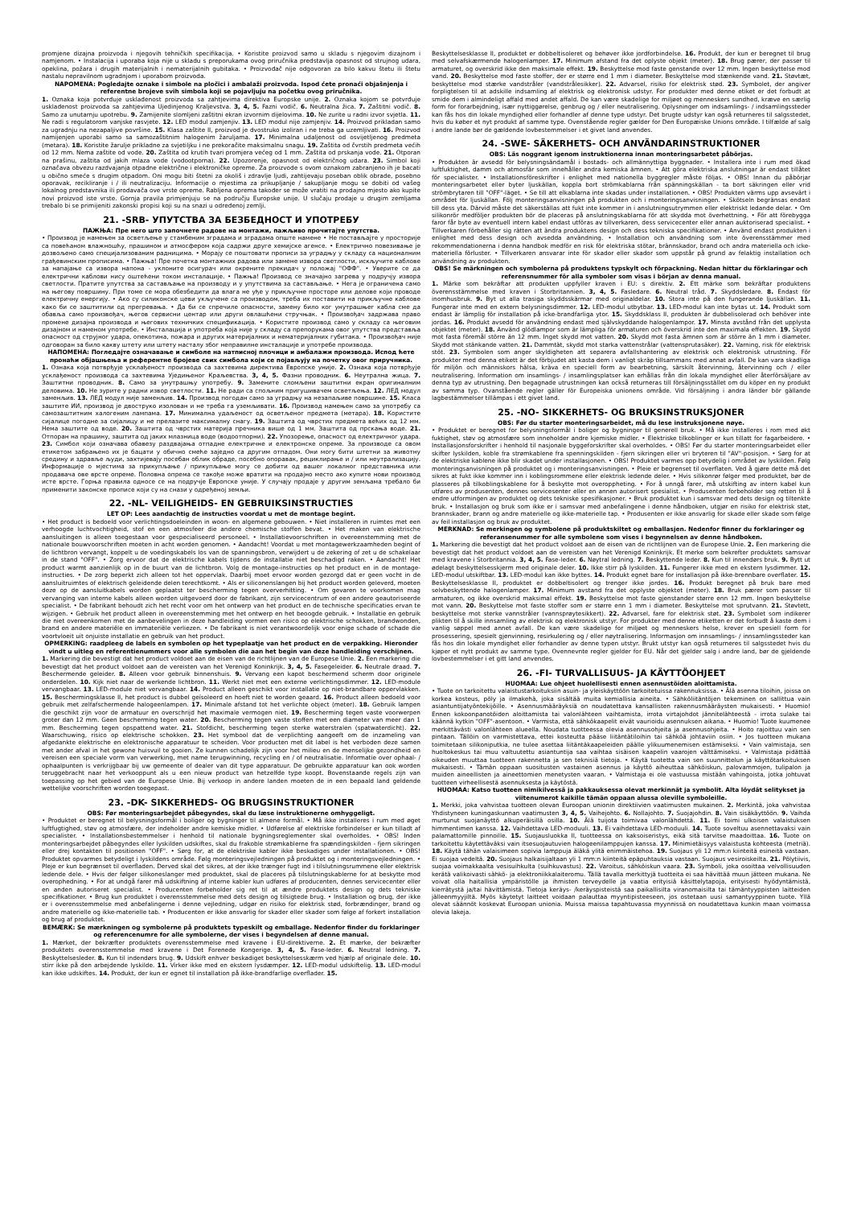promjene dizajna proizvoda i njegovih tehničkih specifikacija. • Koristite proizvod samo u skladu s njegovim dizajnom i namjenom. • Instalacija i uporaba koja nije u skladu s preporukama ovog priručnika predstavlja opasnost od strujnog udara, opeklina, požara i drugih materijalnih i nematerijalnih gubitaka. • Proizvođač nije odgovoran za bilo kakvu štetu ili štetu nastalu nepravilnom ugradnjom i uporabom proizvoda.
NAPOMENA: Pogledajte oznake i simbole na pločici i ambalaži proizvoda. Ispod ćete pronaći objašnjenja i referentne brojeve svih simbola koji se pojavljuju na početku ovog priručnika.
1. Oznaka koja potvrđuje usklađenost proizvoda sa zahtjevima direktiva Europske unije. 2. Oznaka kojom se potvrđuje usklađenost proizvoda sa zahtjevima Ujedinjenog Kraljevstva. 3, 4, 5. Fazni vodič. 6. Neutralna žica. 7. Zaštitni vodič. 8. Samo za unutarnju upotrebu. 9. Zamijenite slomljeni zaštitni ekran izvornim dijelovima. 10. Ne zurite u radni izvor svjetla. 11. Ne radi s regulatorom vanjske rasvjete. 12. LED modul zamjenjiv. 13. LED modul nije zamjenjiv. 14. Proizvod prikladan samo za ugradnju na nezapaljive površine. 15. Klasa zaštite II, proizvod je dvostruko izoliran i ne treba ga uzemljivati. 16. Proizvod namijenjen uporabi samo sa samozaštitnim halogenim žaruljama. 17. Minimalna udaljenost od osvijetljenog predmeta (metara). 18. Koristite žarulje prikladne za svjetiljku i ne prekoračite maksimalnu snagu. 19. Zaštita od čvrstih predmeta većih od 12 mm. Nema zaštite od vode. 20. Zaštita od krutih tvari promjera većeg od 1 mm. Zaštita od prskanja vode. 21. Otporan na prašinu, zaštita od jakih mlaza vode (vodootporna). 22. Upozorenje, opasnost od električnog udara. 23. Simbol koji označava obvezu razdvajanja otpadne električne i elektroničke opreme. Za proizvode s ovom oznakom zabranjeno ih je bacati u obično smeće s drugim otpadom. Oni mogu biti štetni za okoliš i zdravlje ljudi, zahtijevaju poseban oblik obrade, posebno oporavak, recikliranje i / ili neutralizaciju. Informacije o mjestima za prikupljanje / sakupljanje mogu se dobiti od vašeg lokalnog predstavnika ili prodavača ove vrste opreme. Rabljena oprema također se može vratiti na prodajno mjesto ako kupite novi proizvod iste vrste. Gornja pravila primjenjuju se na području Europske unije. U slučaju prodaje u drugim zemljama trebalo bi se primijeniti zakonski propisi koji su na snazi u određenoj zemlji.
21. -SRB- УПУТСТВА ЗА БЕЗБЕДНОСТ И УПОТРЕБУ
ПАЖЊА: Пре него што започнете радове на монтажи, пажљиво прочитајте упутства.
• Производ је намењен за осветљење у стамбеним зградама и зградама опште намене • Не постављајте у просторије са повећаном влажношћу, прашином и атмосфером која садржи друге хемијске агенсе. • Електрично повезивање је дозвољено само специјализованим радницима. • Морају се поштовати прописи за уградњу у складу са националним грађевинским прописима. • Пажња! Пре почетка монтажних радова или замене извора светлости, искључите каблове за напајање са извора напона - уклоните осигурач или окрените прекидач у положај "ОФФ". • Уверите се да електрични каблови нису оштећени током инсталације. • Пажња! Производ се значајно загрева у подручју извора светлости. Пратите упутства за састављање на производу и у упутствима за састављање. • Нега је ограничена само на његову површину. При томе се мора обезбедити да влага не уђе у прикључне просторе или делове који проводе електричну енергију. • Ако су силиконске цеви укључене са производом, треба их поставити на прикључне каблове како би се заштитили од прегревања. • Да би се спречиле опасности, замену било ког унутрашњег кабла сме да обавља само произвођач, његов сервисни центар или други овлашћени стручњак. • Произвођач задржава право промене дизајна производа и његових техничких спецификација. • Користите производ само у складу са његовим дизајном и наменом употребе. • Инсталација и употреба која није у складу са препорукама овог упутства представља опасност од струјног удара, опекотина, пожара и других материјалних и нематеријалних губитака. • Произвођач није одговоран за било какву штету или штету насталу због неправилне инсталације и употребе производа.
НАПОМЕНА: Погледајте означавање и симболе на натписној плочици и амбалажи производа. Испод ћете пронаћи објашњења и референтне бројеве свих симбола који се појављују на почетку овог приручника.
1. Ознака која потврђује усклађеност производа са захтевима директива Европске уније. 2. Ознака која потврђује усклађеност производа са захтевима Уједињеног Краљевства. 3, 4, 5. Фазни проводник. 6. Неутрална жица. 7. Заштитни проводник. 8. Само за унутрашњу употребу. 9. Замените сломљени заштитни екран оригиналним деловима. 10. Не зурите у радни извор светлости. 11. Не ради са спољним пригушивачем осветљења. 12. ЛЕД модул заменљив. 13. ЛЕД модул није заменљив. 14. Производ погодан само за уградњу на незапаљиве површине. 15. Класа заштите ИИ, производ је двоструко изолован и не треба га уземљивати. 16. Производ намењен само за употребу са самозаштитним халогеним лампама. 17. Минимална удаљеност од осветљеног предмета (метара). 18. Користите сијалице погодне за сијалицу и не прелазите максималну снагу. 19. Заштита од чврстих предмета већих од 12 мм. Нема заштите од воде. 20. Заштита од чврстих материја пречника више од 1 мм. Заштита од прскања воде. 21. Отпоран на прашину, заштита од јаких млазница воде (водоотпорни). 22. Упозорење, опасност од електричног удара. 23. Симбол који означава обавезу раздвајања отпадне електричне и електронске опреме. За производе са овом етикетом забрањено их је бацати у обично смеће заједно са другим отпадом. Они могу бити штетни за животну средину и здравље људи, захтијевају посебан облик обраде, посебно опоравак, рециклирање и / или неутрализацију. Информације о мјестима за прикупљање / прикупљање могу се добити од вашег локалног представника или продавача ове врсте опреме. Половна опрема се такође може вратити на продајно место ако купите нови производ исте врсте. Горња правила односе се на подручје Европске уније. У случају продаје у другим земљама требало би применити законске прописе који су на снази у одређеној земљи.
22. -NL- VEILIGHEIDS- EN GEBRUIKSINSTRUCTIES
LET OP: Lees aandachtig de instructies voordat u met de montage begint.
• Het product is bedoeld voor verlichtingsdoeleinden in woon- en algemene gebouwen. • Niet installeren in ruimtes met een verhoogde luchtvochtigheid, stof en een atmosfeer die andere chemische stoffen bevat. • Het maken van elektrische aansluitingen is alleen toegestaan voor gespecialiseerd personeel. • Installatievoorschriften in overeenstemming met de nationale bouwvoorschriften moeten in acht worden genomen. • Aandacht! Voordat u met montagewerkzaamheden begint of de lichtbron vervangt, koppelt u de voedingskabels los van de spanningsbron, verwijdert u de zekering of zet u de schakelaar in de stand "OFF". • Zorg ervoor dat de elektrische kabels tijdens de installatie niet beschadigd raken. • Aandacht! Het product warmt aanzienlijk op in de buurt van de lichtbron. Volg de montage-instructies op het product en in de montage-instructies. • De zorg beperkt zich alleen tot het oppervlak. Daarbij moet ervoor worden gezorgd dat er geen vocht in de aansluitruimtes of elektrisch geleidende delen terechtkomt. • Als er siliconenslangen bij het product worden geleverd, moeten deze op de aansluitkabels worden geplaatst ter bescherming tegen oververhitting. • Om gevaren te voorkomen mag vervanging van interne kabels alleen worden uitgevoerd door de fabrikant, zijn servicecentrum of een andere geautoriseerde specialist. • De fabrikant behoudt zich het recht voor om het ontwerp van het product en de technische specificaties ervan te wijzigen. • Gebruik het product alleen in overeenstemming met het ontwerp en het beoogde gebruik. • Installatie en gebruik die niet overeenkomen met de aanbevelingen in deze handleiding vormen een risico op elektrische schokken, brandwonden, brand en andere materiële en immateriële verliezen. • De fabrikant is niet verantwoordelijk voor enige schade of schade die voortvloeit uit onjuiste installatie en gebruik van het product.
OPMERKING: raadpleeg de labels en symbolen op het typeplaatje van het product en de verpakking. Hieronder vindt u uitleg en referentienummers voor alle symbolen die aan het begin van deze handleiding verschijnen.
1. Markering die bevestigt dat het product voldoet aan de eisen van de richtlijnen van de Europese Unie. 2. Een markering die bevestigt dat het product voldoet aan de vereisten van het Verenigd Koninkrijk. 3, 4, 5. Fasegeleider. 6. Neutrale draad. 7. Beschermende geleider. 8. Alleen voor gebruik binnenshuis. 9. Vervang een kapot beschermend scherm door originele onderdelen. 10. Kijk niet naar de werkende lichtbron. 11. Werkt niet met een externe verlichtingsdimmer. 12. LED-module vervangbaar. 13. LED-module niet vervangbaar. 14. Product alleen geschikt voor installatie op niet-brandbare oppervlakken. 15. Beschermingsklasse II, het product is dubbel geïsoleerd en hoeft niet te worden geaard. 16. Product alleen bedoeld voor gebruik met zelfafschermende halogeenlampen. 17. Minimale afstand tot het verlichte object (meter). 18. Gebruik lampen die geschikt zijn voor de armatuur en overschrijd het maximale vermogen niet. 19. Bescherming tegen vaste voorwerpen groter dan 12 mm. Geen bescherming tegen water. 20. Bescherming tegen vaste stoffen met een diameter van meer dan 1 mm. Bescherming tegen opspattend water. 21. Stofdicht, bescherming tegen sterke waterstralen (spatwaterdicht). 22. Waarschuwing, risico op elektrische schokken. 23. Het symbool dat de verplichting aangeeft om de inzameling van afgedankte elektrische en elektronische apparatuur te scheiden. Voor producten met dit label is het verboden deze samen met ander afval in het gewone huisvuil te gooien. Ze kunnen schadelijk zijn voor het milieu en de menselijke gezondheid en vereisen een speciale vorm van verwerking, met name terugwinning, recycling en / of neutralisatie. Informatie over ophaal- / ophaalpunten is verkrijgbaar bij uw gemeente of dealer van dit type apparatuur. De gebruikte apparatuur kan ook worden teruggebracht naar het verkooppunt als u een nieuw product van hetzelfde type koopt. Bovenstaande regels zijn van toepassing op het gebied van de Europese Unie. Bij verkoop in andere landen moeten de in een bepaald land geldende wettelijke voorschriften worden toegepast.
23. -DK- SIKKERHEDS- OG BRUGSINSTRUKTIONER
OBS: Før monteringsarbejdet påbegyndes, skal du læse instruktionerne omhyggeligt.
• Produktet er beregnet til belysningsformål i boliger og bygninger til almene formål. • Må ikke installeres i rum med øget luftfugtighed, støv og atmosfære, der indeholder andre kemiske midler. • Udførelse af elektriske forbindelser er kun tilladt af specialister. • Installationsbestemmelser i henhold til nationale bygningsreglementer skal overholdes. • OBS! Inden monteringsarbejdet påbegyndes eller lyskilden udskiftes, skal du frakoble strømkablerne fra spændingskilden - fjern sikringen eller drej kontakten til positionen "OFF". • Sørg for, at de elektriske kabler ikke beskadiges under installationen. • OBS! Produktet opvarmes betydeligt i lyskildens område. Følg monteringsvejledningen på produktet og i monteringsvejledningen. • Pleje er kun begrænset til overfladen. Derved skal det sikres, at der ikke trænger fugt ind i tilslutningsrummene eller elektrisk ledende dele. • Hvis der følger silikoneslanger med produktet, skal de placeres på tilslutningskablerne for at beskytte mod overophedning. • For at undgå farer må udskiftning af interne kabler kun udføres af producenten, dennes servicecenter eller en anden autoriseret specialist. • Producenten forbeholder sig ret til at ændre produktets design og dets tekniske specifikationer. • Brug kun produktet i overensstemmelse med dets design og tilsigtede brug. • Installation og brug, der ikke er i overensstemmelse med anbefalingerne i denne vejledning, udgør en risiko for elektrisk stød, forbrændinger, brand og andre materielle og ikke-materielle tab. • Producenten er ikke ansvarlig for skader eller skader som følge af forkert installation og brug af produktet.
BEMÆRK: Se mærkningen og symbolerne på produktets typeskilt og emballage. Nedenfor finder du forklaringer og referencenumre for alle symbolerne, der vises i begyndelsen af denne manual.
1. Mærket, der bekræfter produktets overensstemmelse med kravene i EU-direktiverne. 2. Et mærke, der bekræfter produktets overensstemmelse med kravene i Det Forenede Kongerige. 3, 4, 5. Fase-leder. 6. Neutral ledning. 7. Beskyttelsesleder. 8. Kun til indendørs brug. 9. Udskift enhver beskadiget beskyttelsesskærm ved hjælp af originale dele. 10. stirr ikke på den arbejdende lyskilde. 11. Virker ikke med en ekstern lysdæmper. 12. LED-modul udskiftelig. 13. LED-modul kan ikke udskiftes. 14. Produkt, der kun er egnet til installation på ikke-brandfarlige overflader. 15.
Beskyttelsesklasse II, produktet er dobbeltisoleret og behøver ikke jordforbindelse. 16. Produkt, der kun er beregnet til brug med selvafskærmende halogenlamper. 17. Minimum afstand fra det oplyste objekt (meter). 18. Brug pærer, der passer til armaturet, og overskrid ikke den maksimale effekt. 19. Beskyttelse mod faste genstande over 12 mm. Ingen beskyttelse mod vand. 20. Beskyttelse mod faste stoffer, der er større end 1 mm i diameter. Beskyttelse mod stænkende vand. 21. Støvtæt, beskyttelse mod stærke vandstråler (vandstrålesikker). 22. Advarsel, risiko for elektrisk stød. 23. Symbolet, der angiver forpligtelsen til at adskille indsamling af elektrisk og elektronisk udstyr. For produkter med denne etiket er det forbudt at smide dem i almindeligt affald med andet affald. De kan være skadelige for miljøet og menneskers sundhed, kræve en særlig form for forarbejdning, især nyttiggørelse, genbrug og / eller neutralisering. Oplysninger om indsamlings- / indsamlingssteder kan fås hos din lokale myndighed eller forhandler af denne type udstyr. Det brugte udstyr kan også returneres til salgsstedet, hvis du køber et nyt produkt af samme type. Ovenstående regler gælder for Den Europæiske Unions område. I tilfælde af salg i andre lande bør de gældende lovbestemmelser i et givet land anvendes.
24. -SWE- SÄKERHETS- OCH ANVÄNDARINSTRUKTIONER
OBS: Läs noggrant igenom instruktionerna innan monteringsarbetet påbörjas.
• Produkten är avsedd för belysningsändamål i bostads- och allmännyttiga byggnader. • Installera inte i rum med ökad luftfuktighet, damm och atmosfär som innehåller andra kemiska ämnen. • Att göra elektriska anslutningar är endast tillåtet för specialister. • Installationsföreskrifter i enlighet med nationella byggregler måste följas. • OBS! Innan du påbörjar monteringsarbetet eller byter ljuskällan, koppla bort strömkablarna från spänningskällan - ta bort säkringen eller vrid strömbrytaren till "OFF"-läget. • Se till att elkablarna inte skadas under installationen. • OBS! Produkten värms upp avsevärt i området för ljuskällan. Följ monteringsanvisningen på produkten och i monteringsanvisningen. • Skötseln begränsas endast till dess yta. Därvid måste det säkerställas att fukt inte kommer in i anslutningsutrymmen eller elektriskt ledande delar. • Om silikonrör medföljer produkten bör de placeras på anslutningskablarna för att skydda mot överhettning. • För att förebygga faror får byte av eventuell intern kabel endast utföras av tillverkaren, dess servicecenter eller annan auktoriserad specialist. • Tillverkaren förbehåller sig rätten att ändra produktens design och dess tekniska specifikationer. • Använd endast produkten i enlighet med dess design och avsedda användning. • Installation och användning som inte överensstämmer med rekommendationerna i denna handbok medför en risk för elektriska stötar, brännskador, brand och andra materiella och icke-materiella förluster. • Tillverkaren ansvarar inte för skador eller skador som uppstår på grund av felaktig installation och användning av produkten.
OBS! Se märkningen och symbolerna på produktens typskylt och förpackning. Nedan hittar du förklaringar och referensnummer för alla symboler som visas i början av denna manual.
1. Märke som bekräftar att produkten uppfyller kraven i EU: s direktiv. 2. Ett märke som bekräftar produktens överensstämmelse med kraven i Storbritannien. 3, 4, 5. Fasledare. 6. Neutral tråd. 7. Skyddsledare. 8. Endast för inomhusbruk. 9. Byt ut alla trasiga skyddsskärmar med originaldelar. 10. Stora inte på den fungerande ljuskällan. 11. Fungerar inte med en extern belysningsdimmer. 12. LED-modul utbytbar. 13. LED-modul kan inte bytas ut. 14. Produkt som endast är lämplig för installation på icke-brandfarliga ytor. 15. Skyddsklass II, produkten är dubbelisolerad och behöver inte jordas. 16. Produkt avsedd för användning endast med självskyddande halogenlampor. 17. Minsta avstånd från det upplysta objektet (meter). 18. Använd glödlampor som är lämpliga för armaturen och överskrid inte den maximala effekten. 19. Skydd mot fasta föremål större än 12 mm. Inget skydd mot vatten. 20. Skydd mot fasta ämnen som är större än 1 mm i diameter. Skydd mot stänkande vatten. 21. Dammtät, skydd mot starka vattenstrålar (vattensprutasäker). 22. Varning, risk för elektrisk stöt. 23. Symbolen som anger skyldigheten att separera avfallshantering av elektrisk och elektronisk utrustning. För produkter med denna etikett är det förbjudet att kasta dem i vanligt skräp tillsammans med annat avfall. De kan vara skadliga för miljön och människors hälsa, kräva en speciell form av bearbetning, särskilt återvinning, återvinning och / eller neutralisering. Information om insamlings- / insamlingsplatser kan erhållas från din lokala myndighet eller återförsäljare av denna typ av utrustning. Den begagnade utrustningen kan också returneras till försäljningsstället om du köper en ny produkt av samma typ. Ovanstående regler gäller för Europeiska unionens område. Vid försäljning i andra länder bör gällande lagbestämmelser tillämpas i ett givet land.
25. -NO- SIKKERHETS- OG BRUKSINSTRUKSJONER
OBS: Før du starter monteringsarbeidet, må du lese instruksjonene nøye.
• Produktet er beregnet for belysningsformål i boliger og bygninger til generell bruk. • Må ikke installeres i rom med økt fuktighet, støv og atmosfære som inneholder andre kjemiske midler. • Elektriske tilkoblinger er kun tillatt for fagarbeidere. • Installasjonsforskrifter i henhold til nasjonale byggeforskrifter skal overholdes. • OBS! Før du starter monteringsarbeidet eller skifter lyskilden, koble fra strømkablene fra spenningskilden - fjern sikringen eller vri bryteren til "AV"-posisjon. • Sørg for at de elektriske kablene ikke blir skadet under installasjonen. • OBS! Produktet varmes opp betydelig i området av lyskilden. Følg monteringsanvisningen på produktet og i monteringsanvisningen. • Pleie er begrenset til overflaten. Ved å gjøre dette må det sikres at fukt ikke kommer inn i koblingsrommene eller elektrisk ledende deler. • Hvis silikonrør følger med produktet, bør de plasseres på tilkoblingskablene for å beskytte mot overoppheting. • For å unngå farer, må utskifting av intern kabel kun utføres av produsenten, dennes servicesenter eller en annen autorisert spesialist. • Produsenten forbeholder seg retten til å endre utformingen av produktet og dets tekniske spesifikasjoner. • Bruk produktet kun i samsvar med dets design og tiltenkte bruk. • Installasjon og bruk som ikke er i samsvar med anbefalingene i denne håndboken, utgjør en risiko for elektrisk støt, brannskader, brann og andre materielle og ikke-materielle tap. • Produsenten er ikke ansvarlig for skade eller skade som følge av feil installasjon og bruk av produktet.
MERKNAD: Se merkingen og symbolene på produktskiltet og emballasjen. Nedenfor finner du forklaringer og referansenummer for alle symbolene som vises i begynnelsen av denne håndboken.
1. Markering die bevestigt dat het product voldoet aan de eisen van de richtlijnen van de Europese Unie. 2. Een markering die bevestigt dat het product voldoet aan de vereisten van het Verenigd Koninkrijk. Et merke som bekrefter produktets samsvar med kravene i Storbritannia. 3, 4, 5. Fase-leder. 6. Nøytral ledning. 7. Beskyttende leder. 8. Kun til innendørs bruk. 9. Bytt ut ødelagt beskyttelsesskjerm med originale deler. 10. Ikke stirr på lyskilden. 11. Fungerer ikke med en ekstern lysdimmer. 12. LED-modul utskiftbar. 13. LED-modul kan ikke byttes. 14. Produkt egnet bare for installasjon på ikke-brennbare overflater. 15. Beskyttelsesklasse II, produktet er dobbeltisolert og trenger ikke jordes. 16. Produkt beregnet på bruk bare med selvbeskyttende halogenlamper. 17. Minimum avstand fra det opplyste objektet (meter). 18. Bruk pærer som passer til armaturen, og ikke overskrid maksimal effekt. 19. Beskyttelse mot faste gjenstander større enn 12 mm. Ingen beskyttelse mot vann. 20. Beskyttelse mot faste stoffer som er større enn 1 mm i diameter. Beskyttelse mot sprutvann. 21. Støvtett, beskyttelse mot sterke vannstråler (vannsprøytesikkert). 22. Advarsel, fare for elektrisk støt. 23. Symbolet som indikerer plikten til å skille innsamling av elektrisk og elektronisk utstyr. For produkter med denne etiketten er det forbudt å kaste dem i vanlig søppel med annet avfall. De kan være skadelige for miljøet og menneskers helse, krever en spesiell form for prosessering, spesielt gjenvinning, resirkulering og / eller nøytralisering. Informasjon om innsamlings- / innsamlingssteder kan fås hos din lokale myndighet eller forhandler av denne typen utstyr. Brukt utstyr kan også returneres til salgsstedet hvis du kjøper et nytt produkt av samme type. Ovennevnte regler gjelder for EU. Når det gjelder salg i andre land, bør de gjeldende lovbestemmelser i et gitt land anvendes.
26. -FI- TURVALLISUUS- JA KÄYTTÖOHJEET
HUOMAA: Lue ohjeet huolellisesti ennen asennustöiden aloittamista.
• Tuote on tarkoitettu valaistustarkoituksiin asuin- ja yleiskäyttöön tarkoitetuissa rakennuksissa. • Älä asenna tiloihin, joissa on korkea kosteus, pöly ja ilmakehä, joka sisältää muita kemiallisia aineita. • Sähköliitäntöjen tekeminen on sallittua vain asiantuntijatyöntekijöille. • Asennusmääräyksiä on noudatettava kansallisten rakennusmääräysten mukaisesti. • Huomio! Ennen kokoonpanotöiden aloittamista tai valonlähteen vaihtamista, irrota virtajohdot jännitelähteestä - irrota sulake tai käännä kytkin "OFF"-asentoon. • Varmista, että sähkökaapelit eivät vaurioidu asennuksen aikana. • Huomio! Tuote kuumenee merkittävästi valonlähteen alueella. Noudata tuotteessa olevia asennusohjeita ja asennusohjeita. • Hoito rajoittuu vain sen pintaan. Tällöin on varmistettava, ettei kosteutta pääse liitäntätiloihin tai sähköä johtaviin osiin. • Jos tuotteen mukana toimitetaan silikoniputkia, ne tulee asettaa liitäntäkaapeleiden päälle ylikuumenemisen estämiseksi. • Vain valmistaja, sen huoltokeskus tai muu valtuutettu asiantuntija saa vaihtaa sisäisen kaapelin vaarojen välttämiseksi. • Valmistaja pidättää oikeuden muuttaa tuotteen rakennetta ja sen teknisiä tietoja. • Käytä tuotetta vain sen suunnittelun ja käyttötarkoituksen mukaisesti. • Tämän oppaan suositusten vastainen asennus ja käyttö aiheuttaa sähköiskun, palovammojen, tulipalon ja muiden aineellisten ja aineettomien menetysten vaaran. • Valmistaja ei ole vastuussa mistään vahingoista, jotka johtuvat tuotteen virheellisestä asennuksesta ja käytöstä.
HUOMAA: Katso tuotteen nimikilvessä ja pakkauksessa olevat merkinnät ja symbolit. Alta löydät selitykset ja viitenumerot kaikille tämän oppaan alussa oleville symboleille.
1. Merkki, joka vahvistaa tuotteen olevan Euroopan unionin direktiivien vaatimusten mukainen. 2. Merkintä, joka vahvistaa Yhdistyneen kuningaskunnan vaatimusten 3, 4, 5. Vaihejohto. 6. Nollajohto. 7. Suojajohdin. 8. Vain sisäkäyttöön. 9. Vaihda murtunut suojanäyttö alkuperäisillä osilla. 10. Älä tuijota toimivaa valonlähdettä. 11. Ei toimi ulkoisen valaistuksen himmentimen kanssa. 12. Vaihdettava LED-moduuli. 13. Ei vaihdettava LED-moduuli. 14. Tuote soveltuu asennettavaksi vain palamattomille pinnoille. 15. Suojausluokka II, tuotteessa on kaksoiseristys, eikä sitä tarvitse maadoittaa. 16. Tuote on tarkoitettu käytettäväksi vain itsesuojautuvien halogeenilamppujen kanssa. 17. Minimietäisyys valaistusta kohteesta (metriä). 18. Käytä tähän valaisimeen sopivia lamppuja äläkä ylitä enimmäistehoa. 19. Suojaus yli 12 mm:n kiinteitä esineitä vastaan. Ei suojaa vedeltä. 20. Suojaus halkaisijaltaan yli 1 mm:n kiinteitä epäpuhtauksia vastaan. Suojaus vesiroiskeilta. 21. Pölytiivis, suojaa voimakkaalta vesisuihkulta (suihkuvastus). 22. Varoitus, sähköiskun vaara. 23. Symboli, joka osoittaa velvollisuuden kerätä valikoivasti sähkö- ja elektroniikkalaiteromu. Tällä tavalla merkittyjä tuotteita ei saa hävittää muun jätteen mukana. Ne voivat olla haitallisia ympäristölle ja ihmisten terveydelle ja vaatia erityisiä käsittelytapoja, erityisesti hyödyntämistä, kierrätystä ja/tai hävittämistä. Tietoja keräys- /keräyspisteistä saa paikallisilta viranomaisilta tai tämäntyyppisten laitteiden jälleenmyyjiltä. Myös käytetyt laitteet voidaan palauttaa myyntipisteeseen, jos ostetaan uusi samantyyppinen tuote. Yllä olevat säännöt koskevat Euroopan unionia. Muissa maissa tapahtuvassa myynnissä on noudatettava kunkin maan voimassa olevia lakeja.